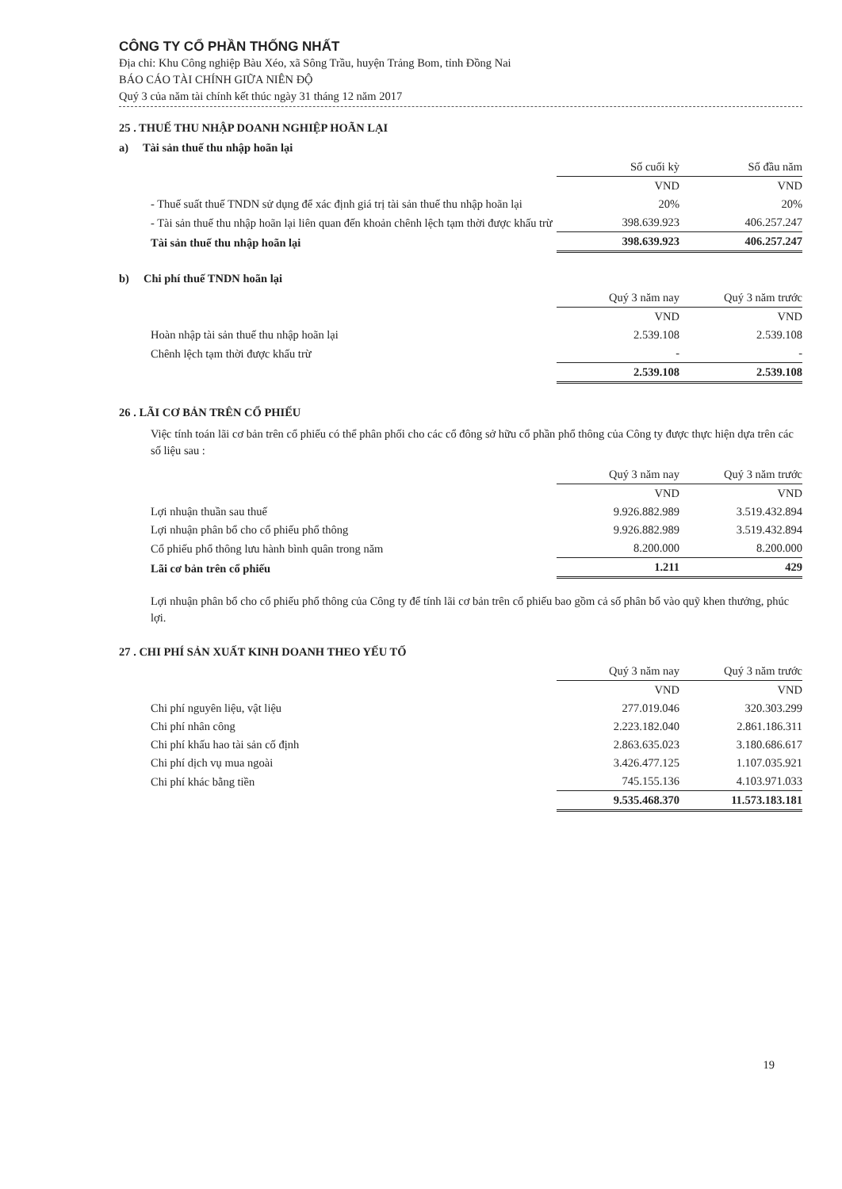CÔNG TY CỔ PHẦN THỐNG NHẤT
Địa chỉ: Khu Công nghiệp Bàu Xéo, xã Sông Trầu, huyện Trảng Bom, tỉnh Đồng Nai
BÁO CÁO TÀI CHÍNH GIỮA NIÊN ĐỘ
Quý 3 của năm tài chính kết thúc ngày 31 tháng 12 năm 2017
25 . THUẾ THU NHẬP DOANH NGHIỆP HOÃN LẠI
a) Tài sản thuế thu nhập hoãn lại
| | Số cuối kỳ | Số đầu năm |
| | VND | VND |
| - Thuế suất thuế TNDN sử dụng để xác định giá trị tài sản thuế thu nhập hoãn lại | 20% | 20% |
| - Tài sản thuế thu nhập hoãn lại liên quan đến khoản chênh lệch tạm thời được khấu trừ | 398.639.923 | 406.257.247 |
| Tài sản thuế thu nhập hoãn lại | 398.639.923 | 406.257.247 |
b) Chi phí thuế TNDN hoãn lại
| | Quý 3 năm nay | Quý 3 năm trước |
| | VND | VND |
| Hoàn nhập tài sản thuế thu nhập hoãn lại | 2.539.108 | 2.539.108 |
| Chênh lệch tạm thời được khấu trừ | - | - |
| | 2.539.108 | 2.539.108 |
26 . LÃI CƠ BẢN TRÊN CỔ PHIẾU
Việc tính toán lãi cơ bản trên cổ phiếu có thể phân phối cho các cổ đông sở hữu cổ phần phổ thông của Công ty được thực hiện dựa trên các số liệu sau :
| | Quý 3 năm nay | Quý 3 năm trước |
| | VND | VND |
| Lợi nhuận thuần sau thuế | 9.926.882.989 | 3.519.432.894 |
| Lợi nhuận phân bổ cho cổ phiếu phổ thông | 9.926.882.989 | 3.519.432.894 |
| Cổ phiếu phổ thông lưu hành bình quân trong năm | 8.200.000 | 8.200.000 |
| Lãi cơ bản trên cổ phiếu | 1.211 | 429 |
Lợi nhuận phân bổ cho cổ phiếu phổ thông của Công ty để tính lãi cơ bản trên cổ phiếu bao gồm cả số phân bổ vào quỹ khen thưởng, phúc lợi.
27 . CHI PHÍ SẢN XUẤT KINH DOANH THEO YẾU TỐ
| | Quý 3 năm nay | Quý 3 năm trước |
| | VND | VND |
| Chi phí nguyên liệu, vật liệu | 277.019.046 | 320.303.299 |
| Chi phí nhân công | 2.223.182.040 | 2.861.186.311 |
| Chi phí khấu hao tài sản cố định | 2.863.635.023 | 3.180.686.617 |
| Chi phí dịch vụ mua ngoài | 3.426.477.125 | 1.107.035.921 |
| Chi phí khác bằng tiền | 745.155.136 | 4.103.971.033 |
| | 9.535.468.370 | 11.573.183.181 |
19